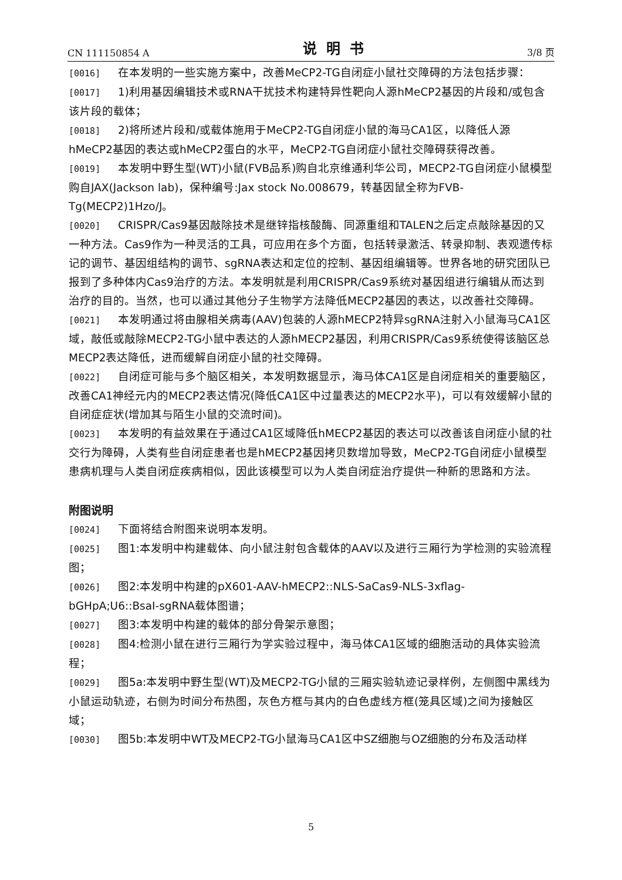CN 111150854 A 说明书 3/8 页
[0016] 在本发明的一些实施方案中，改善MeCP2-TG自闭症小鼠社交障碍的方法包括步骤：
[0017] 1)利用基因编辑技术或RNA干扰技术构建特异性靶向人源hMeCP2基因的片段和/或包含该片段的载体；
[0018] 2)将所述片段和/或载体施用于MeCP2-TG自闭症小鼠的海马CA1区，以降低人源hMeCP2基因的表达或hMeCP2蛋白的水平，MeCP2-TG自闭症小鼠社交障碍获得改善。
[0019] 本发明中野生型(WT)小鼠(FVB品系)购自北京维通利华公司，MECP2-TG自闭症小鼠模型购自JAX(Jackson lab)，保种编号:Jax stock No.008679，转基因鼠全称为FVB-Tg(MECP2)1Hzo/J。
[0020] CRISPR/Cas9基因敲除技术是继锌指核酸酶、同源重组和TALEN之后定点敲除基因的又一种方法。Cas9作为一种灵活的工具，可应用在多个方面，包括转录激活、转录抑制、表观遗传标记的调节、基因组结构的调节、sgRNA表达和定位的控制、基因组编辑等。世界各地的研究团队已报到了多种体内Cas9治疗的方法。本发明就是利用CRISPR/Cas9系统对基因组进行编辑从而达到治疗的目的。当然，也可以通过其他分子生物学方法降低MECP2基因的表达，以改善社交障碍。
[0021] 本发明通过将由腺相关病毒(AAV)包装的人源hMECP2特异sgRNA注射入小鼠海马CA1区域，敲低或敲除MECP2-TG小鼠中表达的人源hMECP2基因，利用CRISPR/Cas9系统使得该脑区总MECP2表达降低，进而缓解自闭症小鼠的社交障碍。
[0022] 自闭症可能与多个脑区相关，本发明数据显示，海马体CA1区是自闭症相关的重要脑区，改善CA1神经元内的MECP2表达情况(降低CA1区中过量表达的MECP2水平)，可以有效缓解小鼠的自闭症症状(增加其与陌生小鼠的交流时间)。
[0023] 本发明的有益效果在于通过CA1区域降低hMECP2基因的表达可以改善该自闭症小鼠的社交行为障碍，人类有些自闭症患者也是hMECP2基因拷贝数增加导致，MeCP2-TG自闭症小鼠模型患病机理与人类自闭症疾病相似，因此该模型可以为人类自闭症治疗提供一种新的思路和方法。
附图说明
[0024] 下面将结合附图来说明本发明。
[0025] 图1:本发明中构建载体、向小鼠注射包含载体的AAV以及进行三厢行为学检测的实验流程图；
[0026] 图2:本发明中构建的pX601-AAV-hMECP2::NLS-SaCas9-NLS-3xflag-bGHpA;U6::BsaI-sgRNA载体图谱；
[0027] 图3:本发明中构建的载体的部分骨架示意图；
[0028] 图4:检测小鼠在进行三厢行为学实验过程中，海马体CA1区域的细胞活动的具体实验流程；
[0029] 图5a:本发明中野生型(WT)及MECP2-TG小鼠的三厢实验轨迹记录样例，左侧图中黑线为小鼠运动轨迹，右侧为时间分布热图，灰色方框与其内的白色虚线方框(笼具区域)之间为接触区域；
[0030] 图5b:本发明中WT及MECP2-TG小鼠海马CA1区中SZ细胞与OZ细胞的分布及活动样
5